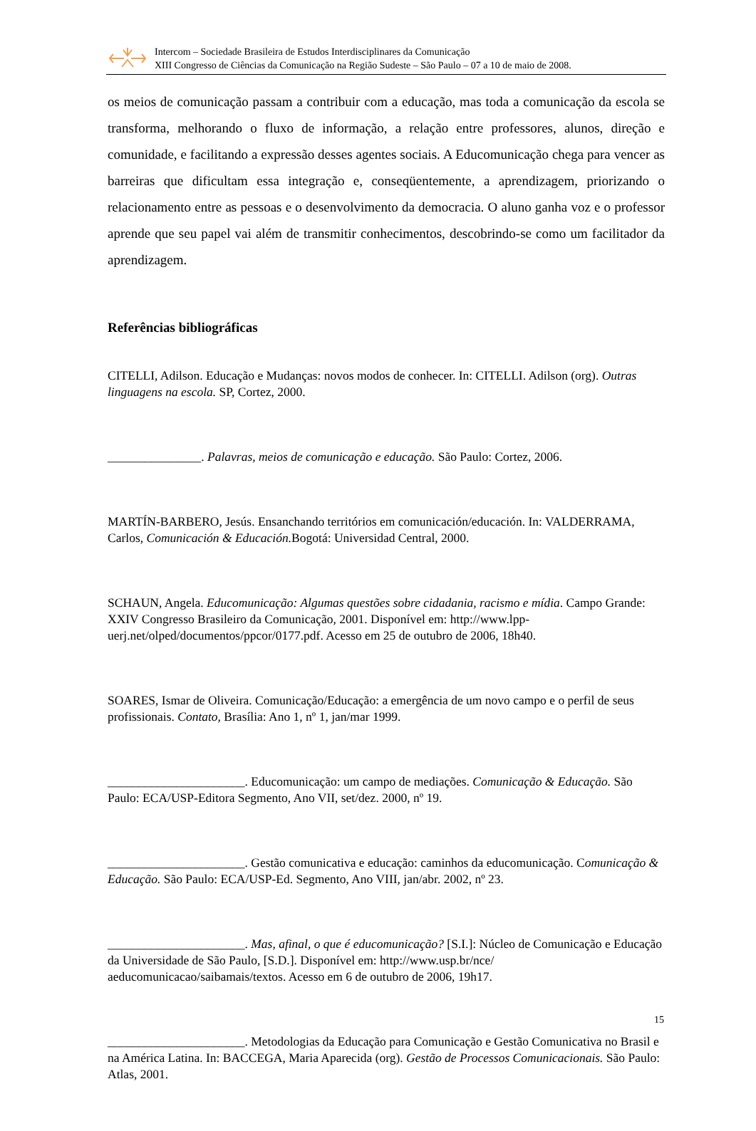Intercom – Sociedade Brasileira de Estudos Interdisciplinares da Comunicação
XIII Congresso de Ciências da Comunicação na Região Sudeste – São Paulo – 07 a 10 de maio de 2008.
os meios de comunicação passam a contribuir com a educação, mas toda a comunicação da escola se transforma, melhorando o fluxo de informação, a relação entre professores, alunos, direção e comunidade, e facilitando a expressão desses agentes sociais. A Educomunicação chega para vencer as barreiras que dificultam essa integração e, conseqüentemente, a aprendizagem, priorizando o relacionamento entre as pessoas e o desenvolvimento da democracia. O aluno ganha voz e o professor aprende que seu papel vai além de transmitir conhecimentos, descobrindo-se como um facilitador da aprendizagem.
Referências bibliográficas
CITELLI, Adilson. Educação e Mudanças: novos modos de conhecer. In: CITELLI. Adilson (org). Outras linguagens na escola. SP, Cortez, 2000.
_______________. Palavras, meios de comunicação e educação. São Paulo: Cortez, 2006.
MARTÍN-BARBERO, Jesús. Ensanchando territórios em comunicación/educación. In: VALDERRAMA, Carlos, Comunicación & Educación. Bogotá: Universidad Central, 2000.
SCHAUN, Angela. Educomunicação: Algumas questões sobre cidadania, racismo e mídia. Campo Grande: XXIV Congresso Brasileiro da Comunicação, 2001. Disponível em: http://www.lpp-uerj.net/olped/documentos/ppcor/0177.pdf. Acesso em 25 de outubro de 2006, 18h40.
SOARES, Ismar de Oliveira. Comunicação/Educação: a emergência de um novo campo e o perfil de seus profissionais. Contato, Brasília: Ano 1, nº 1, jan/mar 1999.
______________________. Educomunicação: um campo de mediações. Comunicação & Educação. São Paulo: ECA/USP-Editora Segmento, Ano VII, set/dez. 2000, nº 19.
______________________. Gestão comunicativa e educação: caminhos da educomunicação. Comunicação & Educação. São Paulo: ECA/USP-Ed. Segmento, Ano VIII, jan/abr. 2002, nº 23.
______________________. Mas, afinal, o que é educomunicação? [S.I.]: Núcleo de Comunicação e Educação da Universidade de São Paulo, [S.D.]. Disponível em: http://www.usp.br/nce/ aeducomunicacao/saibamais/textos. Acesso em 6 de outubro de 2006, 19h17.
______________________. Metodologias da Educação para Comunicação e Gestão Comunicativa no Brasil e na América Latina. In: BACCEGA, Maria Aparecida (org). Gestão de Processos Comunicacionais. São Paulo: Atlas, 2001.
15